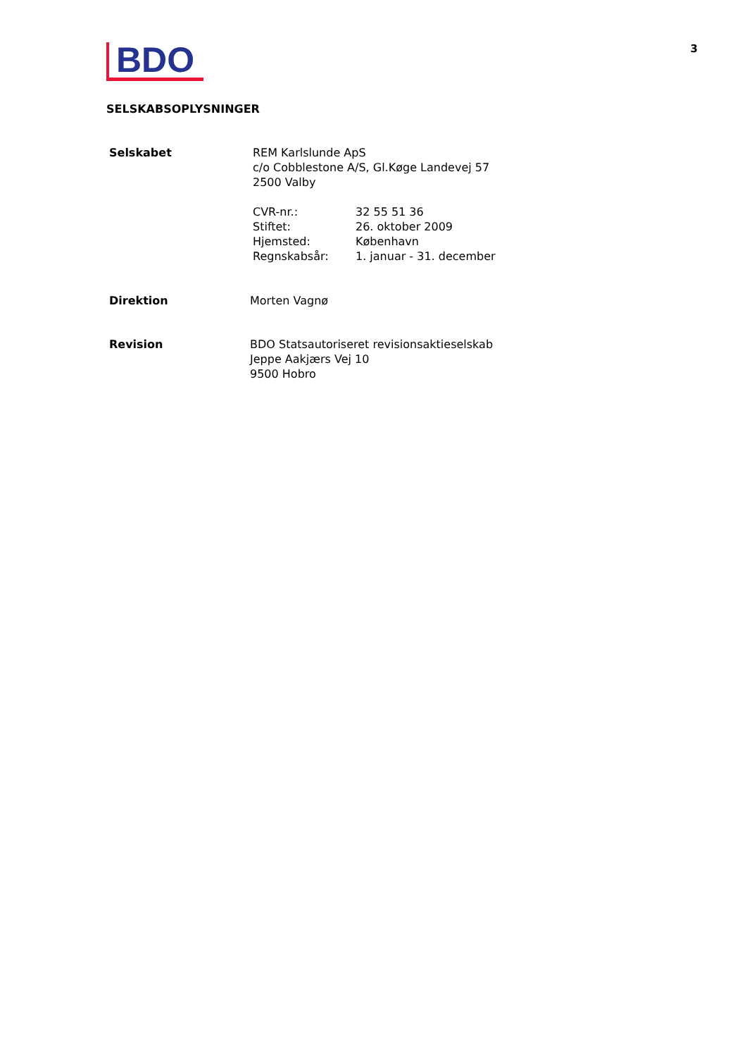BDO
3
SELSKABSOPLYSNINGER
Selskabet REM Karlslunde ApS
c/o Cobblestone A/S, Gl.Køge Landevej 57
2500 Valby
CVR-nr.: 32 55 51 36
Stiftet: 26. oktober 2009
Hjemsted: København
Regnskabsår: 1. januar - 31. december
Direktion Morten Vagnø
Revision BDO Statsautoriseret revisionsaktieselskab
Jeppe Aakjærs Vej 10
9500 Hobro